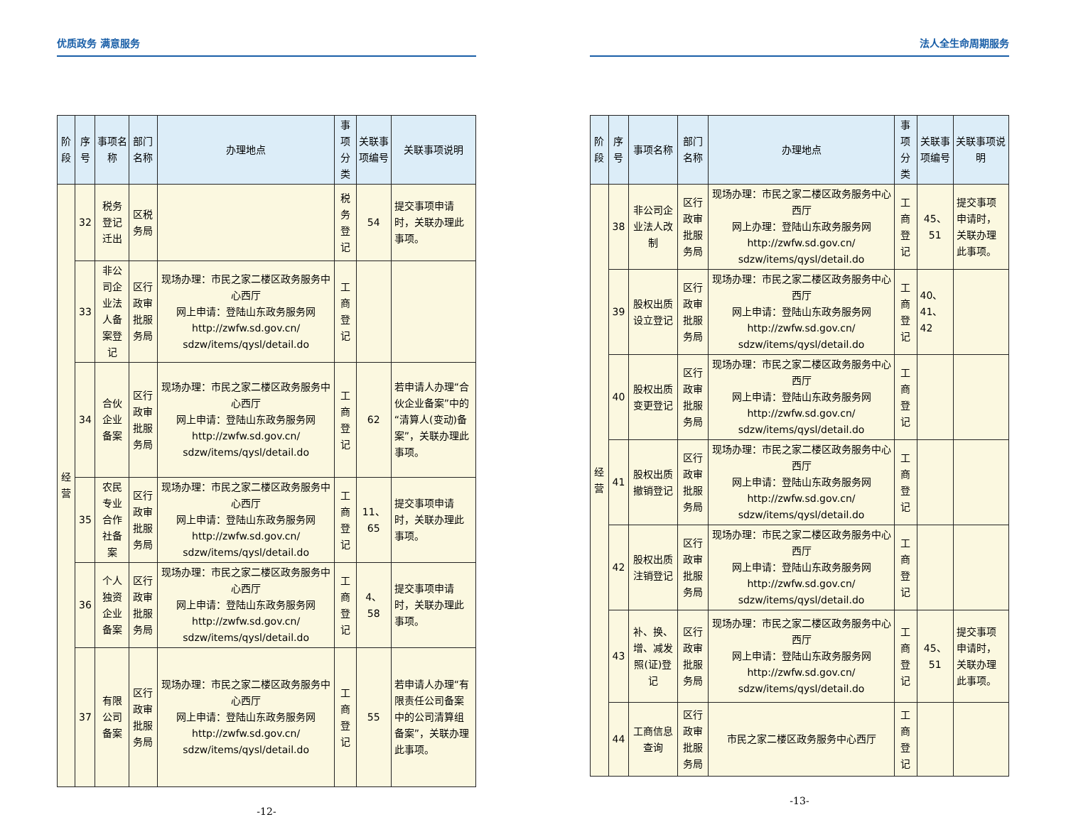优质政务 满意服务
| 阶段 | 序号 | 事项名称 | 部门名称 | 办理地点 | 事项分类 | 关联事项编号 | 关联事项说明 |
| --- | --- | --- | --- | --- | --- | --- | --- |
| 经营 | 32 | 税务登记迁出 | 区税务局 | | 税务登记 | 54 | 提交事项申请时，关联办理此事项。 |
| | 33 | 非公司企业法人备案登记 | 区行政审批服务局 | 现场办理：市民之家二楼区政务服务中心西厅 网上申请：登陆山东政务服务网 http://zwfw.sd.gov.cn/ sdzw/items/qysl/detail.do | 工商登记 | | |
| | 34 | 合伙企业备案 | 区行政审批服务局 | 现场办理：市民之家二楼区政务服务中心西厅 网上申请：登陆山东政务服务网 http://zwfw.sd.gov.cn/ sdzw/items/qysl/detail.do | 工商登记 | 62 | 若申请人办理“合伙企业备案”中的“清算人(变动)备案”，关联办理此事项。 |
| | 35 | 农民专业合作社备案 | 区行政审批服务局 | 现场办理：市民之家二楼区政务服务中心西厅 网上申请：登陆山东政务服务网 http://zwfw.sd.gov.cn/ sdzw/items/qysl/detail.do | 工商登记 | 11、65 | 提交事项申请时，关联办理此事项。 |
| | 36 | 个人独资企业备案 | 区行政审批服务局 | 现场办理：市民之家二楼区政务服务中心西厅 网上申请：登陆山东政务服务网 http://zwfw.sd.gov.cn/ sdzw/items/qysl/detail.do | 工商登记 | 4、58 | 提交事项申请时，关联办理此事项。 |
| | 37 | 有限公司备案 | 区行政审批服务局 | 现场办理：市民之家二楼区政务服务中心西厅 网上申请：登陆山东政务服务网 http://zwfw.sd.gov.cn/ sdzw/items/qysl/detail.do | 工商登记 | 55 | 若申请人办理“有限责任公司备案中的公司清算组备案”，关联办理此事项。 |
-12-
法人全生命周期服务
| 阶段 | 序号 | 事项名称 | 部门名称 | 办理地点 | 事项分类 | 关联事项编号 | 关联事项说明 |
| --- | --- | --- | --- | --- | --- | --- | --- |
| 经营 | 38 | 非公司企业法人改制 | 区行政审批服务局 | 现场办理：市民之家二楼区政务服务中心西厅 网上办理：登陆山东政务服务网 http://zwfw.sd.gov.cn/ sdzw/items/qysl/detail.do | 工商登记 | 45、51 | 提交事项申请时，关联办理此事项。 |
| | 39 | 股权出质设立登记 | 区行政审批服务局 | 现场办理：市民之家二楼区政务服务中心西厅 网上申请：登陆山东政务服务网 http://zwfw.sd.gov.cn/ sdzw/items/qysl/detail.do | 工商登记 | 40、41、42 | |
| | 40 | 股权出质变更登记 | 区行政审批服务局 | 现场办理：市民之家二楼区政务服务中心西厅 网上申请：登陆山东政务服务网 http://zwfw.sd.gov.cn/ sdzw/items/qysl/detail.do | 工商登记 | | |
| | 41 | 股权出质撤销登记 | 区行政审批服务局 | 现场办理：市民之家二楼区政务服务中心西厅 网上申请：登陆山东政务服务网 http://zwfw.sd.gov.cn/ sdzw/items/qysl/detail.do | 工商登记 | | |
| | 42 | 股权出质注销登记 | 区行政审批服务局 | 现场办理：市民之家二楼区政务服务中心西厅 网上申请：登陆山东政务服务网 http://zwfw.sd.gov.cn/ sdzw/items/qysl/detail.do | 工商登记 | | |
| | 43 | 补、换、增、减发照(证)登记 | 区行政审批服务局 | 现场办理：市民之家二楼区政务服务中心西厅 网上申请：登陆山东政务服务网 http://zwfw.sd.gov.cn/ sdzw/items/qysl/detail.do | 工商登记 | 45、51 | 提交事项申请时，关联办理此事项。 |
| | 44 | 工商信息查询 | 区行政审批服务局 | 市民之家二楼区政务服务中心西厅 | 工商登记 | | |
-13-